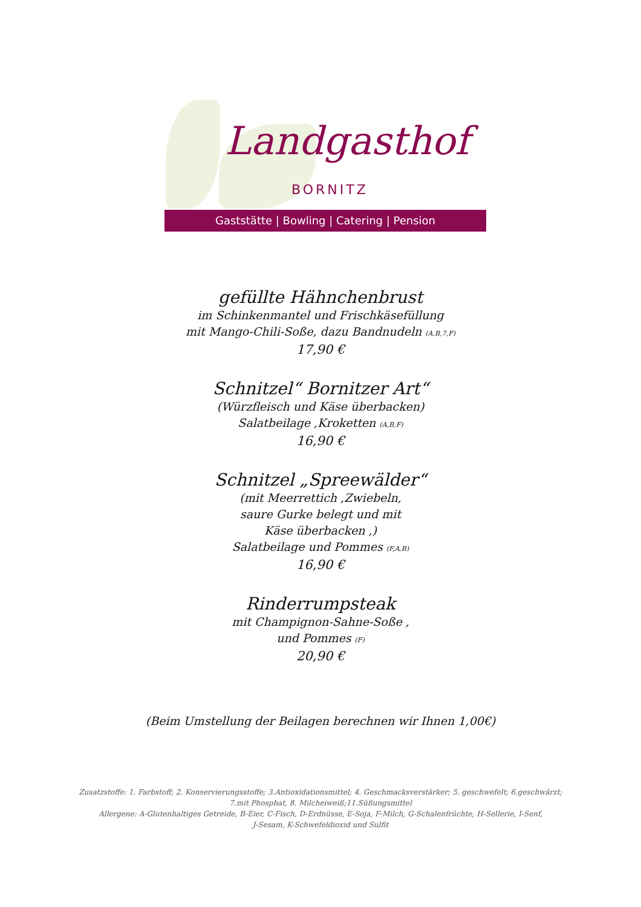Landgasthof
BORNITZ
Gaststätte | Bowling | Catering | Pension
gefüllte Hähnchenbrust
im Schinkenmantel und Frischkäsefüllung
mit Mango-Chili-Soße, dazu Bandnudeln (A,B,7,F)
17,90 €
Schnitzel“ Bornitzer Art“
(Würzfleisch und Käse überbacken)
Salatbeilage ,Kroketten (A,B,F)
16,90 €
Schnitzel „Spreewälder“
(mit Meerrettich ,Zwiebeln,
saure Gurke belegt und mit
Käse überbacken ,)
Salatbeilage und Pommes (F,A,B)
16,90 €
Rinderrumpsteak
mit Champignon-Sahne-Soße ,
und Pommes (F)
20,90 €
(Beim Umstellung der Beilagen berechnen wir Ihnen 1,00€)
Zusatzstoffe: 1. Farbstoff; 2. Konservierungsstoffe; 3.Antioxidationsmittel; 4. Geschmacksverstärker; 5. geschwefelt; 6.geschwärzt;
7.mit Phosphat, 8. Milcheiweiß;11.Süßungsmittel
Allergene: A-Glutenhaltiges Getreide, B-Eier, C-Fisch, D-Erdnüsse, E-Soja, F-Milch, G-Schalenfrüchte, H-Sellerie, I-Senf,
J-Sesam, K-Schwefeldioxid und Sulfit